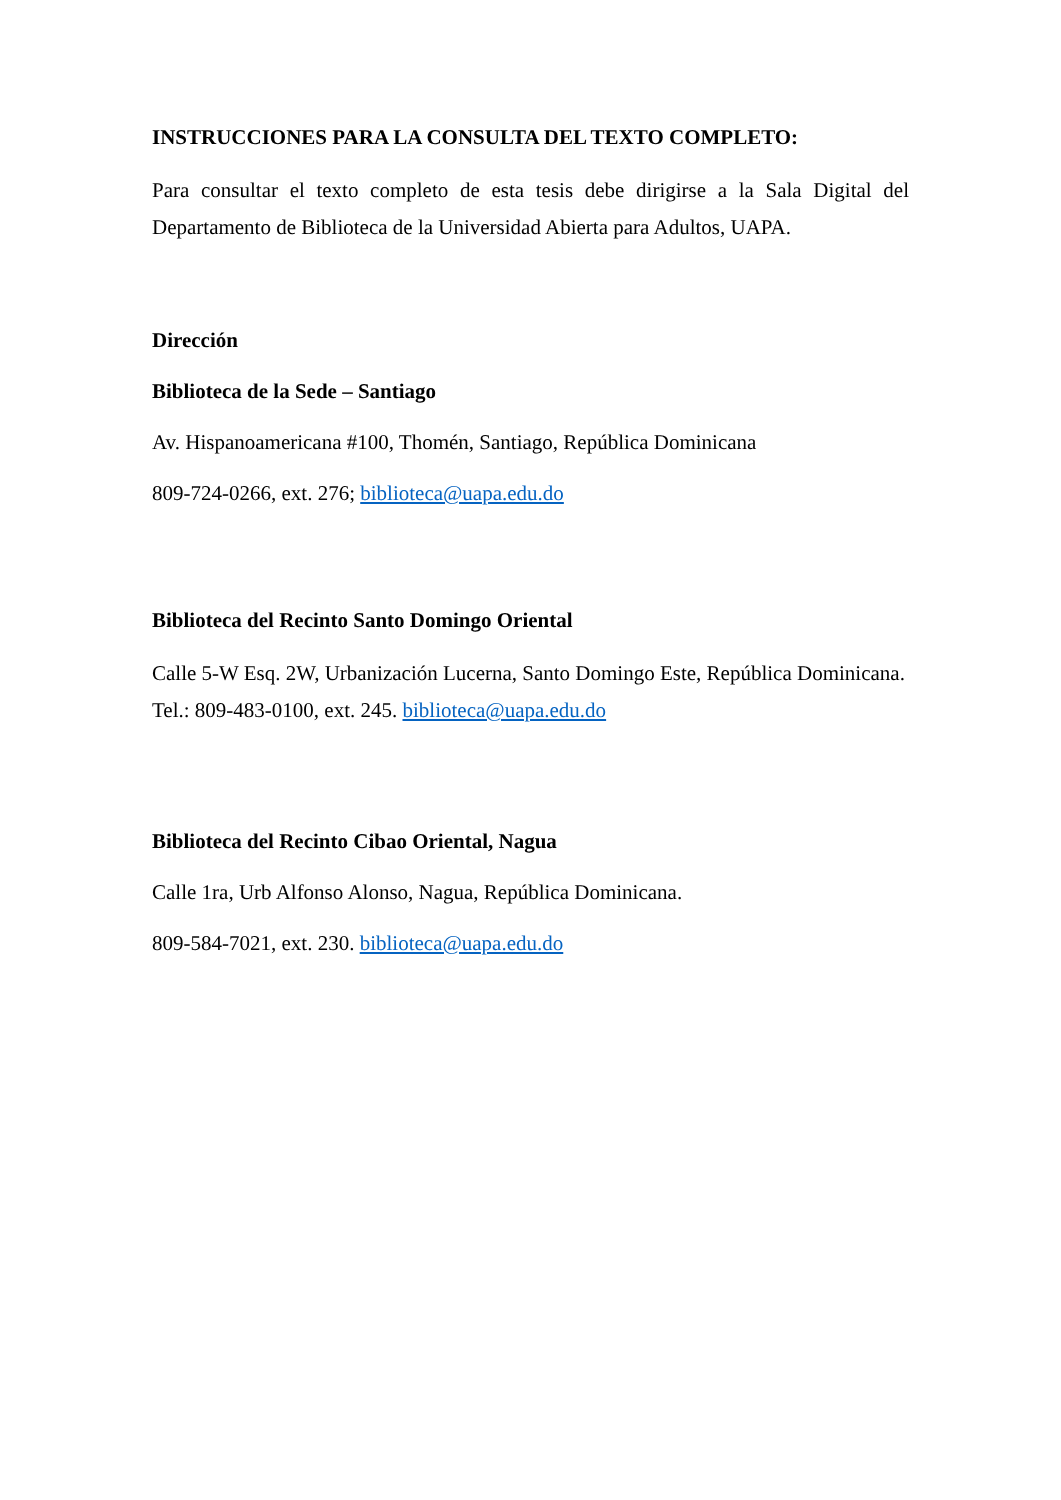INSTRUCCIONES PARA LA CONSULTA DEL TEXTO COMPLETO:
Para consultar el texto completo de esta tesis debe dirigirse a la Sala Digital del Departamento de Biblioteca de la Universidad Abierta para Adultos, UAPA.
Dirección
Biblioteca de la Sede – Santiago
Av. Hispanoamericana #100, Thomén, Santiago, República Dominicana
809-724-0266, ext. 276; biblioteca@uapa.edu.do
Biblioteca del Recinto Santo Domingo Oriental
Calle 5-W Esq. 2W, Urbanización Lucerna, Santo Domingo Este, República Dominicana.
Tel.: 809-483-0100, ext. 245. biblioteca@uapa.edu.do
Biblioteca del Recinto Cibao Oriental, Nagua
Calle 1ra, Urb Alfonso Alonso, Nagua, República Dominicana.
809-584-7021, ext. 230. biblioteca@uapa.edu.do